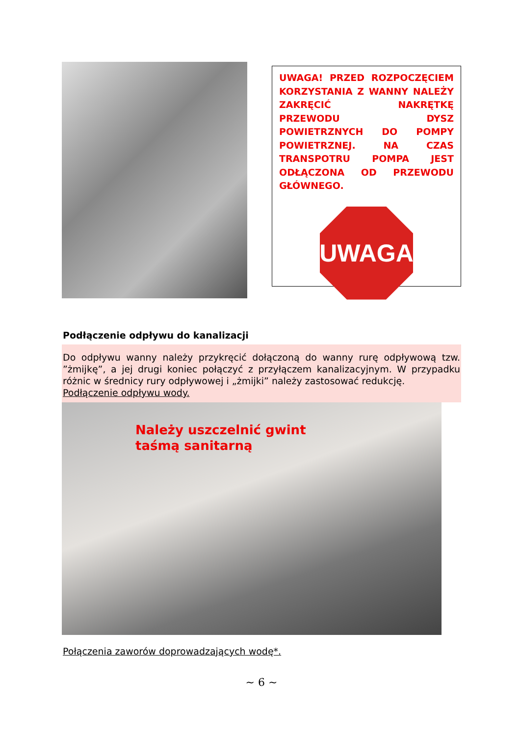UWAGA! PRZED ROZPOCZĘCIEM KORZYSTANIA Z WANNY NALEŻY ZAKRĘCIĆ NAKRĘTKĘ PRZEWODU DYSZ POWIETRZNYCH DO POMPY POWIETRZNEJ. NA CZAS TRANSPOTRU POMPA JEST ODŁĄCZONA OD PRZEWODU GŁÓWNEGO.
UWAGA
Podłączenie odpływu do kanalizacji
Do odpływu wanny należy przykręcić dołączoną do wanny rurę odpływową tzw. ”żmijkę”, a jej drugi koniec połączyć z przyłączem kanalizacyjnym. W przypadku różnic w średnicy rury odpływowej i „żmijki” należy zastosować redukcję.
Podłączenie odpływu wody.
Należy uszczelnić gwint
taśmą sanitarną
Połączenia zaworów doprowadzających wodę*.
~ 6 ~